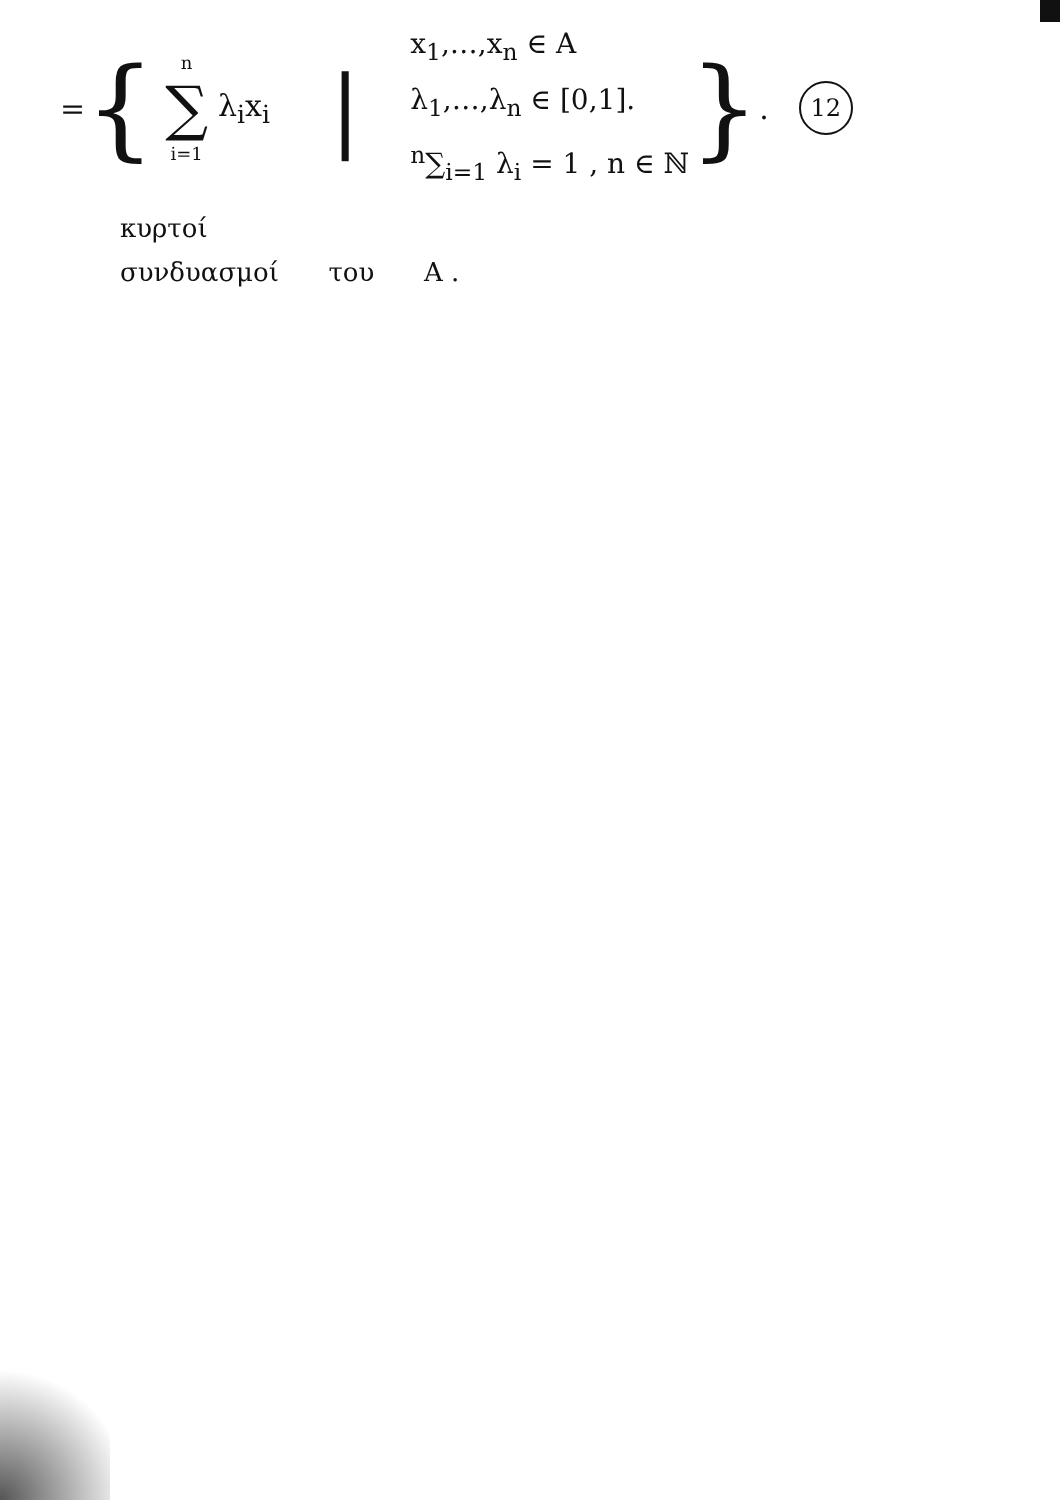= {
n
∑
i=1
λ<sub>i</sub>x<sub>i</sub> |
x<sub>1</sub>,…,x<sub>n</sub> ∈ A
λ<sub>1</sub>,…,λ<sub>n</sub> ∈ [0,1].
<sup>n</sup>∑<sub>i=1</sub> λ<sub>i</sub> = 1 , n ∈ ℕ
} .
12
κυρτοί
συνδυασμοί του A .